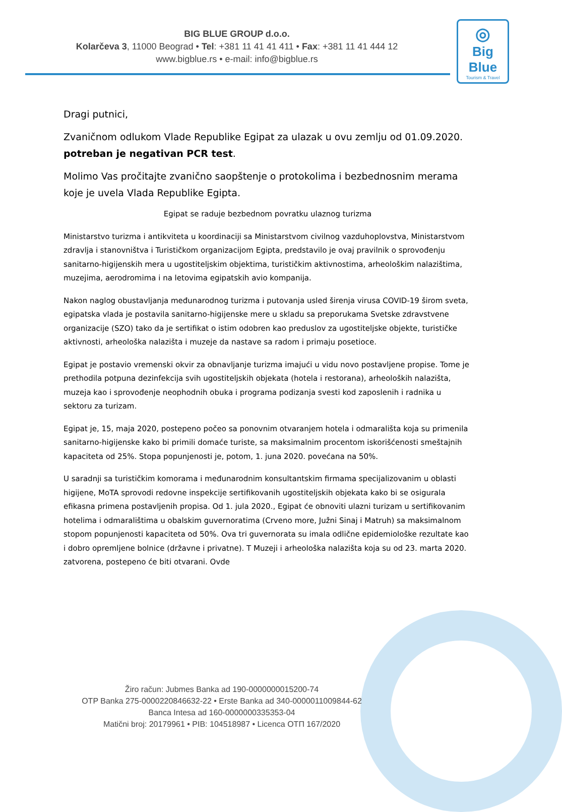BIG BLUE GROUP d.o.o.
Kolarčeva 3, 11000 Beograd • Tel: +381 11 41 41 411 • Fax: +381 11 41 444 12
www.bigblue.rs • e-mail: info@bigblue.rs
◎
Big Blue
Tourism & Travel
Dragi putnici,
Zvaničnom odlukom Vlade Republike Egipat za ulazak u ovu zemlju od 01.09.2020. potreban je negativan PCR test.
Molimo Vas pročitajte zvanično saopštenje o protokolima i bezbednosnim merama koje je uvela Vlada Republike Egipta.
Egipat se raduje bezbednom povratku ulaznog turizma
Ministarstvo turizma i antikviteta u koordinaciji sa Ministarstvom civilnog vazduhoplovstva, Ministarstvom zdravlja i stanovništva i Turističkom organizacijom Egipta, predstavilo je ovaj pravilnik o sprovođenju sanitarno-higijenskih mera u ugostiteljskim objektima, turističkim aktivnostima, arheološkim nalazištima, muzejima, aerodromima i na letovima egipatskih avio kompanija.
Nakon naglog obustavljanja međunarodnog turizma i putovanja usled širenja virusa COVID-19 širom sveta, egipatska vlada je postavila sanitarno-higijenske mere u skladu sa preporukama Svetske zdravstvene organizacije (SZO) tako da je sertifikat o istim odobren kao preduslov za ugostiteljske objekte, turističke aktivnosti, arheološka nalazišta i muzeje da nastave sa radom i primaju posetioce.
Egipat je postavio vremenski okvir za obnavljanje turizma imajući u vidu novo postavljene propise. Tome je prethodila potpuna dezinfekcija svih ugostiteljskih objekata (hotela i restorana), arheoloških nalazišta, muzeja kao i sprovođenje neophodnih obuka i programa podizanja svesti kod zaposlenih i radnika u sektoru za turizam.
Egipat je, 15, maja 2020, postepeno počeo sa ponovnim otvaranjem hotela i odmarališta koja su primenila sanitarno-higijenske kako bi primili domaće turiste, sa maksimalnim procentom iskorišćenosti smeštajnih kapaciteta od 25%. Stopa popunjenosti je, potom, 1. juna 2020. povećana na 50%.
U saradnji sa turističkim komorama i međunarodnim konsultantskim firmama specijalizovanim u oblasti higijene, MoTA sprovodi redovne inspekcije sertifikovanih ugostiteljskih objekata kako bi se osigurala efikasna primena postavljenih propisa. Od 1. jula 2020., Egipat će obnoviti ulazni turizam u sertifikovanim hotelima i odmaralištima u obalskim guvernoratima (Crveno more, Južni Sinaj i Matruh) sa maksimalnom stopom popunjenosti kapaciteta od 50%. Ova tri guvernorata su imala odlične epidemiološke rezultate kao i dobro opremljene bolnice (državne i privatne). T Muzeji i arheološka nalazišta koja su od 23. marta 2020. zatvorena, postepeno će biti otvarani. Ovde
Žiro račun: Jubmes Banka ad 190-0000000015200-74
OTP Banka 275-0000220846632-22 • Erste Banka ad 340-0000011009844-62
Banca Intesa ad 160-0000000335353-04
Matični broj: 20179961 • PIB: 104518987 • Licenca OTП 167/2020